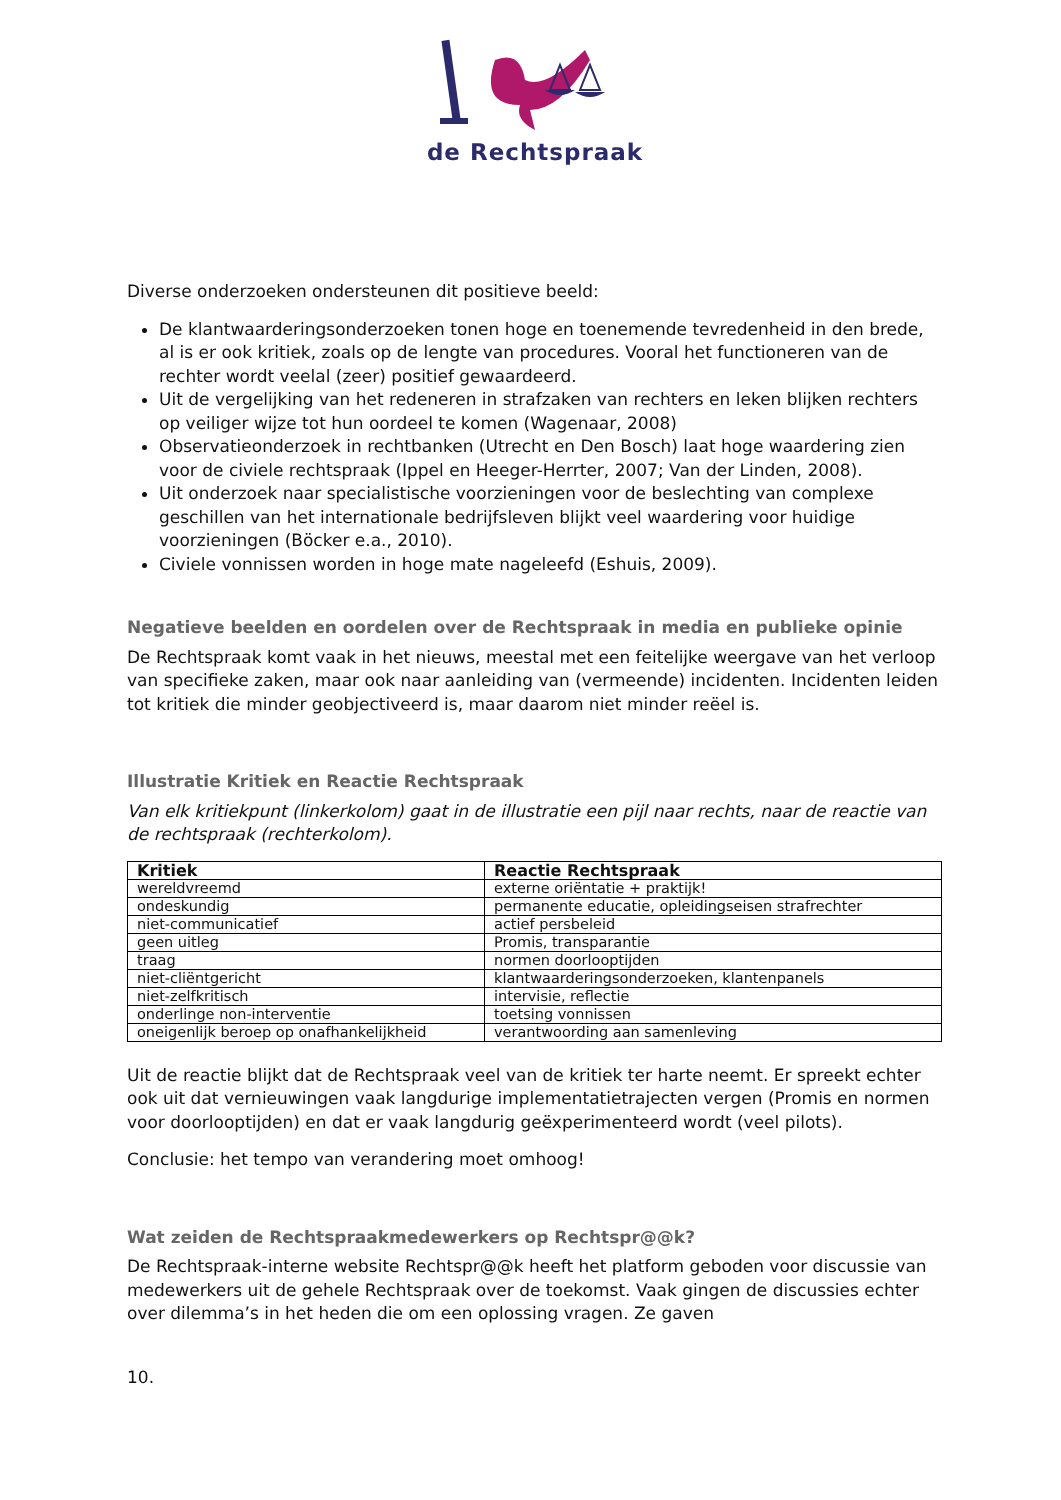de Rechtspraak
Diverse onderzoeken ondersteunen dit positieve beeld:
De klantwaarderingsonderzoeken tonen hoge en toenemende tevredenheid in den brede, al is er ook kritiek, zoals op de lengte van procedures. Vooral het functioneren van de rechter wordt veelal (zeer) positief gewaardeerd.
Uit de vergelijking van het redeneren in strafzaken van rechters en leken blijken rechters op veiliger wijze tot hun oordeel te komen (Wagenaar, 2008)
Observatieonderzoek in rechtbanken (Utrecht en Den Bosch) laat hoge waardering zien voor de civiele rechtspraak (Ippel en Heeger-Herrter, 2007; Van der Linden, 2008).
Uit onderzoek naar specialistische voorzieningen voor de beslechting van complexe geschillen van het internationale bedrijfsleven blijkt veel waardering voor huidige voorzieningen (Böcker e.a., 2010).
Civiele vonnissen worden in hoge mate nageleefd (Eshuis, 2009).
Negatieve beelden en oordelen over de Rechtspraak in media en publieke opinie
De Rechtspraak komt vaak in het nieuws, meestal met een feitelijke weergave van het verloop van specifieke zaken, maar ook naar aanleiding van (vermeende) incidenten. Incidenten leiden tot kritiek die minder geobjectiveerd is, maar daarom niet minder reëel is.
Illustratie Kritiek en Reactie Rechtspraak
Van elk kritiekpunt (linkerkolom) gaat in de illustratie een pijl naar rechts, naar de reactie van de rechtspraak (rechterkolom).
| Kritiek | Reactie Rechtspraak |
| --- | --- |
| wereldvreemd | externe oriëntatie + praktijk! |
| ondeskundig | permanente educatie, opleidingseisen strafrechter |
| niet-communicatief | actief persbeleid |
| geen uitleg | Promis, transparantie |
| traag | normen doorlooptijden |
| niet-cliëntgericht | klantwaarderingsonderzoeken, klantenpanels |
| niet-zelfkritisch | intervisie, reflectie |
| onderlinge non-interventie | toetsing vonnissen |
| oneigenlijk beroep op onafhankelijkheid | verantwoording aan samenleving |
Uit de reactie blijkt dat de Rechtspraak veel van de kritiek ter harte neemt. Er spreekt echter ook uit dat vernieuwingen vaak langdurige implementatietrajecten vergen (Promis en normen voor doorlooptijden) en dat er vaak langdurig geëxperimenteerd wordt (veel pilots).
Conclusie: het tempo van verandering moet omhoog!
Wat zeiden de Rechtspraakmedewerkers op Rechtspr@@k?
De Rechtspraak-interne website Rechtspr@@k heeft het platform geboden voor discussie van medewerkers uit de gehele Rechtspraak over de toekomst. Vaak gingen de discussies echter over dilemma’s in het heden die om een oplossing vragen. Ze gaven
10.